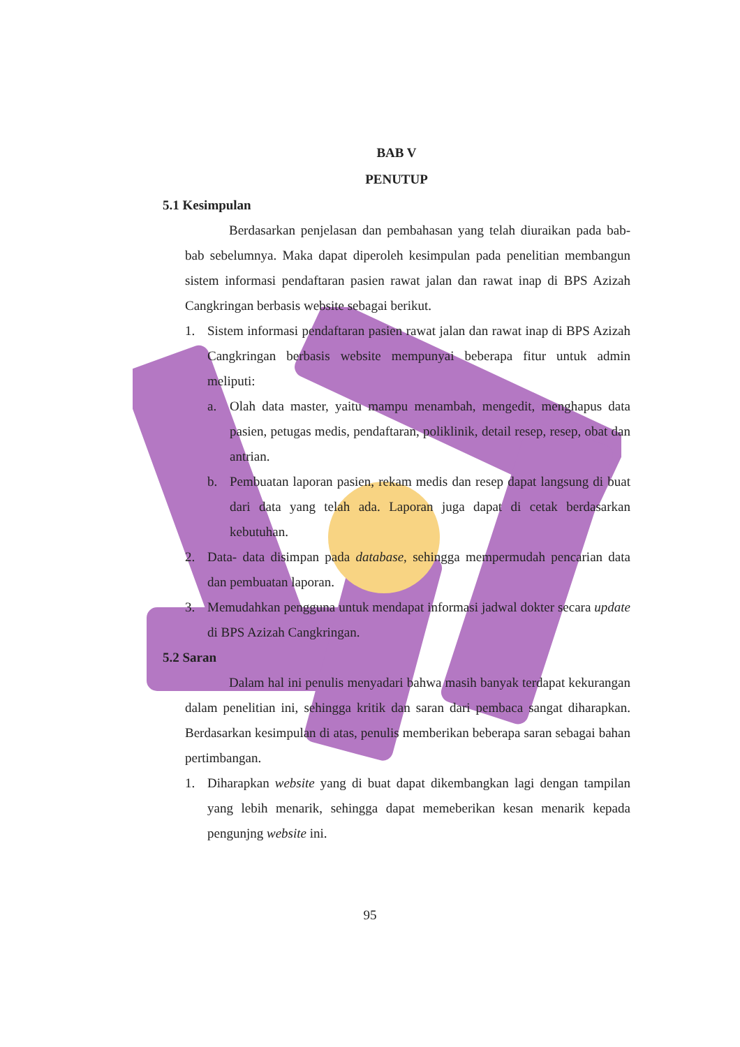BAB V
PENUTUP
5.1 Kesimpulan
Berdasarkan penjelasan dan pembahasan yang telah diuraikan pada bab- bab sebelumnya. Maka dapat diperoleh kesimpulan pada penelitian membangun sistem informasi pendaftaran pasien rawat jalan dan rawat inap di BPS Azizah Cangkringan berbasis website sebagai berikut.
1. Sistem informasi pendaftaran pasien rawat jalan dan rawat inap di BPS Azizah Cangkringan berbasis website mempunyai beberapa fitur untuk admin meliputi:
a. Olah data master, yaitu mampu menambah, mengedit, menghapus data pasien, petugas medis, pendaftaran, poliklinik, detail resep, resep, obat dan antrian.
b. Pembuatan laporan pasien, rekam medis dan resep dapat langsung di buat dari data yang telah ada. Laporan juga dapat di cetak berdasarkan kebutuhan.
2. Data- data disimpan pada database, sehingga mempermudah pencarian data dan pembuatan laporan.
3. Memudahkan pengguna untuk mendapat informasi jadwal dokter secara update di BPS Azizah Cangkringan.
5.2 Saran
Dalam hal ini penulis menyadari bahwa masih banyak terdapat kekurangan dalam penelitian ini, sehingga kritik dan saran dari pembaca sangat diharapkan. Berdasarkan kesimpulan di atas, penulis memberikan beberapa saran sebagai bahan pertimbangan.
1. Diharapkan website yang di buat dapat dikembangkan lagi dengan tampilan yang lebih menarik, sehingga dapat memeberikan kesan menarik kepada pengunjng website ini.
95